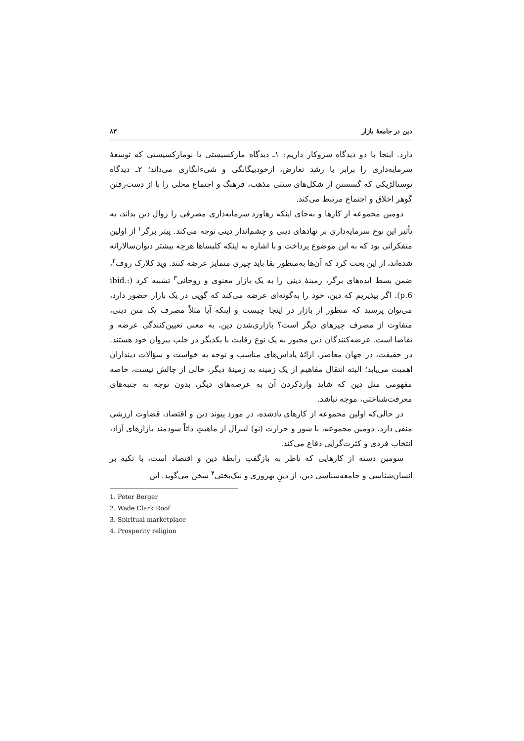دین در جامعهٔ بازار ۸۳
دارد. اینجا با دو دیدگاه سروکار داریم: ۱ـ دیدگاه مارکسیستی یا نومارکسیستی که توسعهٔ سرمایه‌داری را برابر با رشد تعارض، ازخودبیگانگی و شیءانگاری می‌داند؛ ۲ـ دیدگاه نوستالژیکی که گسستن از شکل‌های سنتی مذهب، فرهنگ و اجتماع محلی را با از دست‌رفتن گوهر اخلاق و اجتماع مرتبط می‌کند.
دومین مجموعه از کارها و به‌جای اینکه رهاورد سرمایه‌داری مصرفی را زوال دین بداند، به تأثیر این نوع سرمایه‌داری بر نهادهای دینی و چشم‌انداز دینی توجه می‌کند. پیتر برگر<sup>۱</sup> از اولین متفکرانی بود که به این موضوع پرداخت و با اشاره به اینکه کلیساها هرچه بیشتر دیوان‌سالارانه شده‌اند، از این بحث کرد که آن‌ها به‌منظور بقا باید چیزی متمایز عرضه کنند. وید کلارک روف<sup>۲</sup>، ضمن بسط ایده‌های برگر، زمینهٔ دینی را به یک بازار معنوی و روحانی<sup>۳</sup> تشبیه کرد (ibid.: p.6). اگر بپذیریم که دین، خود را به‌گونه‌ای عرضه می‌کند که گویی در یک بازار حضور دارد، می‌توان پرسید که منظور از بازار در اینجا چیست و اینکه آیا مثلاً مصرف یک متن دینی، متفاوت از مصرف چیزهای دیگر است؟ بازاری‌شدن دین، به معنی تعیین‌کنندگی عرضه و تقاضا است. عرضه‌کنندگان دین مجبور به یک نوع رقابت با یکدیگر در جلب پیروان خود هستند. در حقیقت، در جهان معاصر، ارائهٔ پاداش‌های مناسب و توجه به خواست و سؤالات دینداران اهمیت می‌یابد؛ البته انتقال مفاهیم از یک زمینه به زمینهٔ دیگر، خالی از چالش نیست، خاصه مفهومی مثل دین که شاید واردکردن آن به عرصه‌های دیگر، بدون توجه به جنبه‌های معرفت‌شناختی، موجه نباشد.
در حالی‌که اولین مجموعه از کارهای یادشده، در مورد پیوند دین و اقتصاد، قضاوت ارزشی منفی دارد، دومین مجموعه، با شور و حرارت (نو) لیبرال از ماهیتِ ذاتاً سودمند بازارهای آزاد، انتخاب فردی و کثرت‌گرایی دفاع می‌کند.
سومین دسته از کارهایی که ناظر به بازگفتِ رابطهٔ دین و اقتصاد است، با تکیه بر انسان‌شناسی و جامعه‌شناسی دین، از دینِ بهروزی و نیک‌بختی<sup>۴</sup> سخن می‌گوید. این
1. Peter Berger
2. Wade Clark Roof
3. Spiritual marketplace
4. Prosperity religion